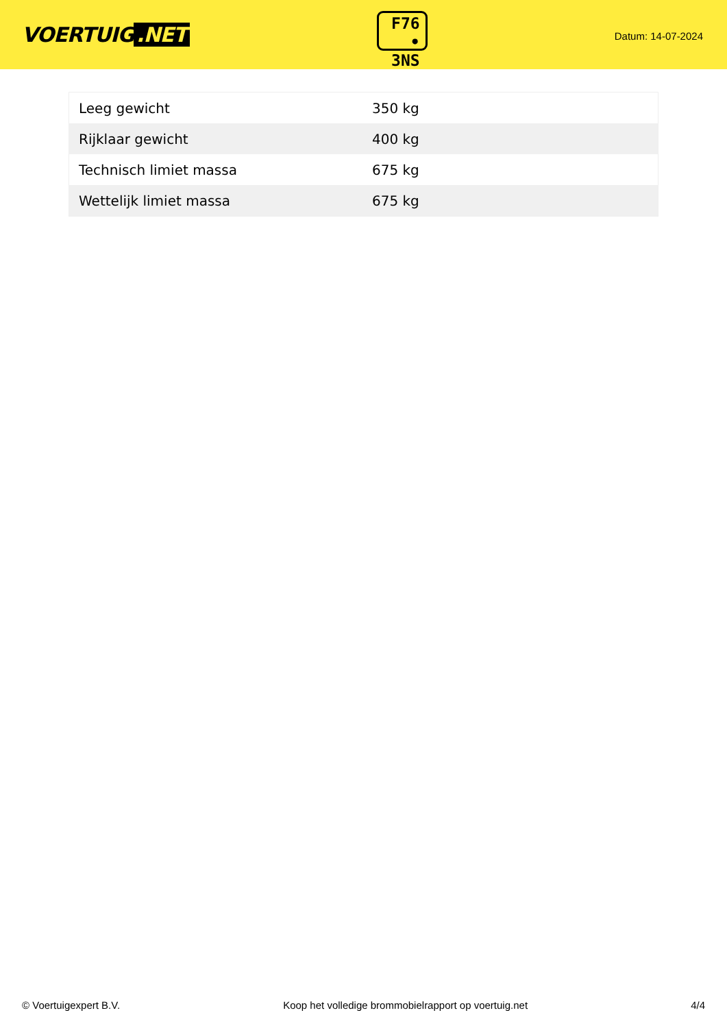VOERTUIG.NET
F76
• 3NS
Datum: 14-07-2024
| Leeg gewicht | 350 kg |
| Rijklaar gewicht | 400 kg |
| Technisch limiet massa | 675 kg |
| Wettelijk limiet massa | 675 kg |
© Voertuigexpert B.V. Koop het volledige brommobielrapport op voertuig.net 4/4